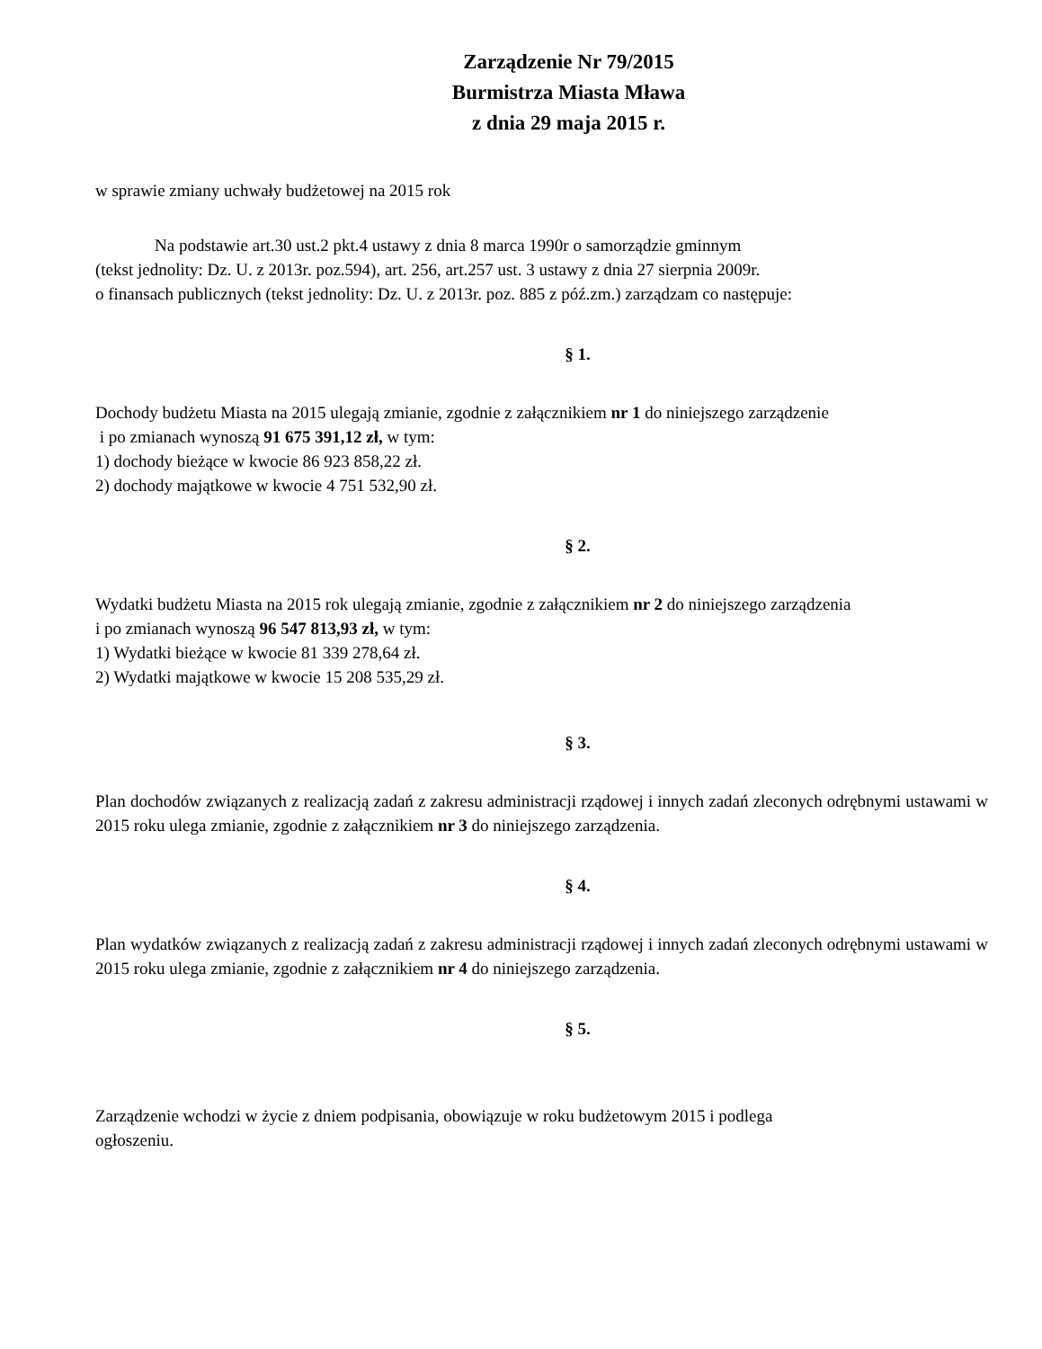Zarządzenie Nr 79/2015
Burmistrza Miasta Mława
z dnia 29 maja 2015 r.
w sprawie zmiany uchwały budżetowej na 2015 rok
Na podstawie art.30 ust.2 pkt.4 ustawy z dnia 8 marca 1990r o samorządzie gminnym
(tekst jednolity: Dz. U. z 2013r. poz.594), art. 256, art.257 ust. 3 ustawy z dnia 27 sierpnia 2009r.
o finansach publicznych (tekst jednolity: Dz. U. z 2013r. poz. 885 z póź.zm.) zarządzam co następuje:
§ 1.
Dochody budżetu Miasta na 2015 ulegają zmianie, zgodnie z załącznikiem nr 1 do niniejszego zarządzenie
i po zmianach wynoszą 91 675 391,12 zł, w tym:
1) dochody bieżące w kwocie 86 923 858,22 zł.
2) dochody majątkowe w kwocie 4 751 532,90 zł.
§ 2.
Wydatki budżetu Miasta na 2015 rok ulegają zmianie, zgodnie z załącznikiem nr 2 do niniejszego zarządzenia
i po zmianach wynoszą 96 547 813,93 zł, w tym:
1) Wydatki bieżące w kwocie 81 339 278,64 zł.
2) Wydatki majątkowe w kwocie 15 208 535,29 zł.
§ 3.
Plan dochodów związanych z realizacją zadań z zakresu administracji rządowej i innych zadań zleconych odrębnymi ustawami w 2015 roku ulega zmianie, zgodnie z załącznikiem nr 3 do niniejszego zarządzenia.
§ 4.
Plan wydatków związanych z realizacją zadań z zakresu administracji rządowej i innych zadań zleconych odrębnymi ustawami w 2015 roku ulega zmianie, zgodnie z załącznikiem nr 4 do niniejszego zarządzenia.
§ 5.
Zarządzenie wchodzi w życie z dniem podpisania, obowiązuje w roku budżetowym 2015 i podlega
ogłoszeniu.